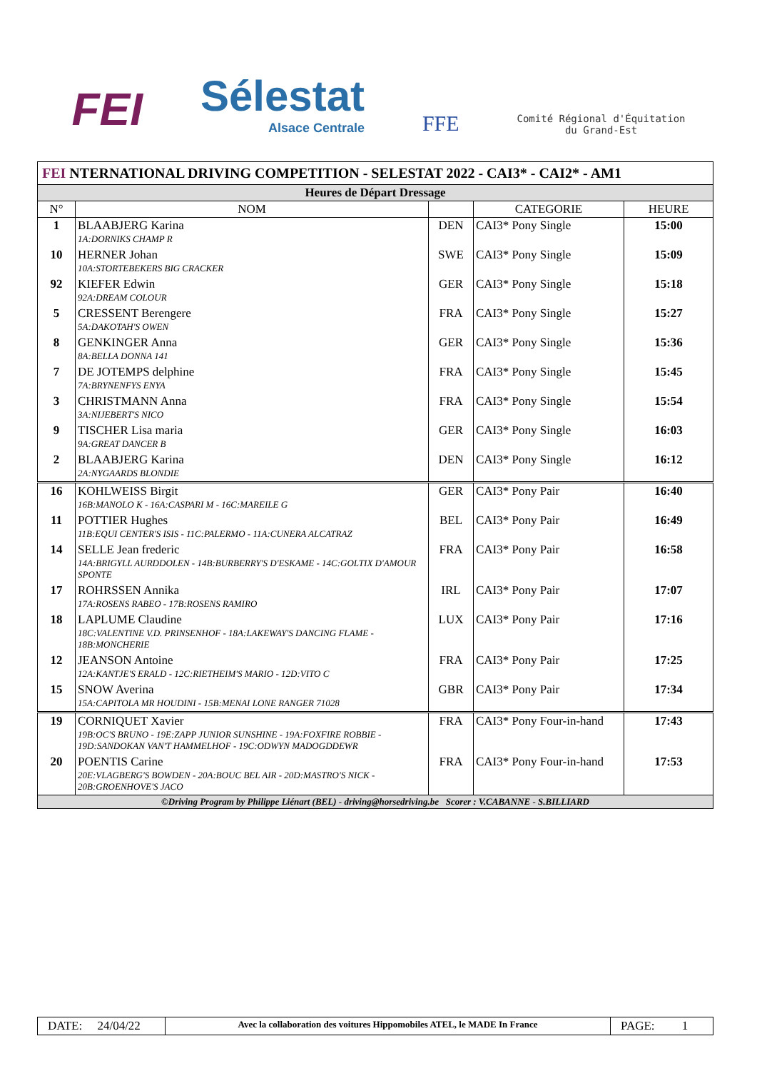FEI
Sélestat
Alsace Centrale
FFE
Comité Régional d'Équitation
du Grand-Est
| FEI NTERNATIONAL DRIVING COMPETITION - SELESTAT 2022 - CAI3* - CAI2* - AM1 | | | | |
| Heures de Départ Dressage | | | | |
| N° | NOM | | CATEGORIE | HEURE |
| 1 | BLAABJERG Karina | DEN | CAI3* Pony Single | 15:00 |
| | 1A:DORNIKS CHAMP R | | | |
| 10 | HERNER Johan | SWE | CAI3* Pony Single | 15:09 |
| | 10A:STORTEBEKERS BIG CRACKER | | | |
| 92 | KIEFER Edwin | GER | CAI3* Pony Single | 15:18 |
| | 92A:DREAM COLOUR | | | |
| 5 | CRESSENT Berengere | FRA | CAI3* Pony Single | 15:27 |
| | 5A:DAKOTAH'S OWEN | | | |
| 8 | GENKINGER Anna | GER | CAI3* Pony Single | 15:36 |
| | 8A:BELLA DONNA 141 | | | |
| 7 | DE JOTEMPS delphine | FRA | CAI3* Pony Single | 15:45 |
| | 7A:BRYNENFYS ENYA | | | |
| 3 | CHRISTMANN Anna | FRA | CAI3* Pony Single | 15:54 |
| | 3A:NIJEBERT'S NICO | | | |
| 9 | TISCHER Lisa maria | GER | CAI3* Pony Single | 16:03 |
| | 9A:GREAT DANCER B | | | |
| 2 | BLAABJERG Karina | DEN | CAI3* Pony Single | 16:12 |
| | 2A:NYGAARDS BLONDIE | | | |
| 16 | KOHLWEISS Birgit | GER | CAI3* Pony Pair | 16:40 |
| | 16B:MANOLO K - 16A:CASPARI M - 16C:MAREILE G | | | |
| 11 | POTTIER Hughes | BEL | CAI3* Pony Pair | 16:49 |
| | 11B:EQUI CENTER'S ISIS - 11C:PALERMO - 11A:CUNERA ALCATRAZ | | | |
| 14 | SELLE Jean frederic | FRA | CAI3* Pony Pair | 16:58 |
| | 14A:BRIGYLL AURDDOLEN - 14B:BURBERRY'S D'ESKAME - 14C:GOLTIX D'AMOUR SPONTE | | | |
| 17 | ROHRSSEN Annika | IRL | CAI3* Pony Pair | 17:07 |
| | 17A:ROSENS RABEO - 17B:ROSENS RAMIRO | | | |
| 18 | LAPLUME Claudine | LUX | CAI3* Pony Pair | 17:16 |
| | 18C:VALENTINE V.D. PRINSENHOF - 18A:LAKEWAY'S DANCING FLAME - 18B:MONCHERIE | | | |
| 12 | JEANSON Antoine | FRA | CAI3* Pony Pair | 17:25 |
| | 12A:KANTJE'S ERALD - 12C:RIETHEIM'S MARIO - 12D:VITO C | | | |
| 15 | SNOW Averina | GBR | CAI3* Pony Pair | 17:34 |
| | 15A:CAPITOLA MR HOUDINI - 15B:MENAI LONE RANGER 71028 | | | |
| 19 | CORNIQUET Xavier | FRA | CAI3* Pony Four-in-hand | 17:43 |
| | 19B:OC'S BRUNO - 19E:ZAPP JUNIOR SUNSHINE - 19A:FOXFIRE ROBBIE - 19D:SANDOKAN VAN'T HAMMELHOF - 19C:ODWYN MADOGDDEWR | | | |
| 20 | POENTIS Carine | FRA | CAI3* Pony Four-in-hand | 17:53 |
| | 20E:VLAGBERG'S BOWDEN - 20A:BOUC BEL AIR - 20D:MASTRO'S NICK - 20B:GROENHOVE'S JACO | | | |
| ©Driving Program by Philippe Liénart (BEL) - driving@horsedriving.be Scorer : V.CABANNE - S.BILLIARD | | | | |
| DATE: 24/04/22 | Avec la collaboration des voitures Hippomobiles ATEL, le MADE In France | PAGE: 1 |